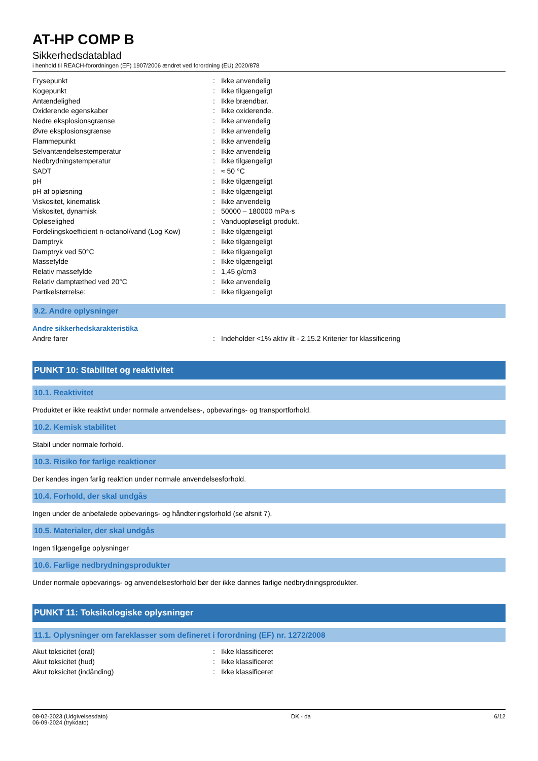AT-HP COMP B
Sikkerhedsdatablad
i henhold til REACH-forordningen (EF) 1907/2006 ændret ved forordning (EU) 2020/878
| Frysepunkt | : | Ikke anvendelig |
| Kogepunkt | : | Ikke tilgængeligt |
| Antændelighed | : | Ikke brændbar. |
| Oxiderende egenskaber | : | Ikke oxiderende. |
| Nedre eksplosionsgrænse | : | Ikke anvendelig |
| Øvre eksplosionsgrænse | : | Ikke anvendelig |
| Flammepunkt | : | Ikke anvendelig |
| Selvantændelsestemperatur | : | Ikke anvendelig |
| Nedbrydningstemperatur | : | Ikke tilgængeligt |
| SADT | : | ≈ 50 °C |
| pH | : | Ikke tilgængeligt |
| pH af opløsning | : | Ikke tilgængeligt |
| Viskositet, kinematisk | : | Ikke anvendelig |
| Viskositet, dynamisk | : | 50000 – 180000 mPa·s |
| Opløselighed | : | Vanduopløseligt produkt. |
| Fordelingskoefficient n-octanol/vand (Log Kow) | : | Ikke tilgængeligt |
| Damptryk | : | Ikke tilgængeligt |
| Damptryk ved 50°C | : | Ikke tilgængeligt |
| Massefylde | : | Ikke tilgængeligt |
| Relativ massefylde | : | 1,45 g/cm3 |
| Relativ damptæthed ved 20°C | : | Ikke anvendelig |
| Partikelstørrelse: | : | Ikke tilgængeligt |
9.2. Andre oplysninger
Andre sikkerhedskarakteristika
| Andre farer | : | Indeholder <1% aktiv ilt - 2.15.2 Kriterier for klassificering |
PUNKT 10: Stabilitet og reaktivitet
10.1. Reaktivitet
Produktet er ikke reaktivt under normale anvendelses-, opbevarings- og transportforhold.
10.2. Kemisk stabilitet
Stabil under normale forhold.
10.3. Risiko for farlige reaktioner
Der kendes ingen farlig reaktion under normale anvendelsesforhold.
10.4. Forhold, der skal undgås
Ingen under de anbefalede opbevarings- og håndteringsforhold (se afsnit 7).
10.5. Materialer, der skal undgås
Ingen tilgængelige oplysninger
10.6. Farlige nedbrydningsprodukter
Under normale opbevarings- og anvendelsesforhold bør der ikke dannes farlige nedbrydningsprodukter.
PUNKT 11: Toksikologiske oplysninger
11.1. Oplysninger om fareklasser som defineret i forordning (EF) nr. 1272/2008
| Akut toksicitet (oral) | : | Ikke klassificeret |
| Akut toksicitet (hud) | : | Ikke klassificeret |
| Akut toksicitet (indånding) | : | Ikke klassificeret |
08-02-2023 (Udgivelsesdato)
06-09-2024 (trykdato)
DK - da 6/12